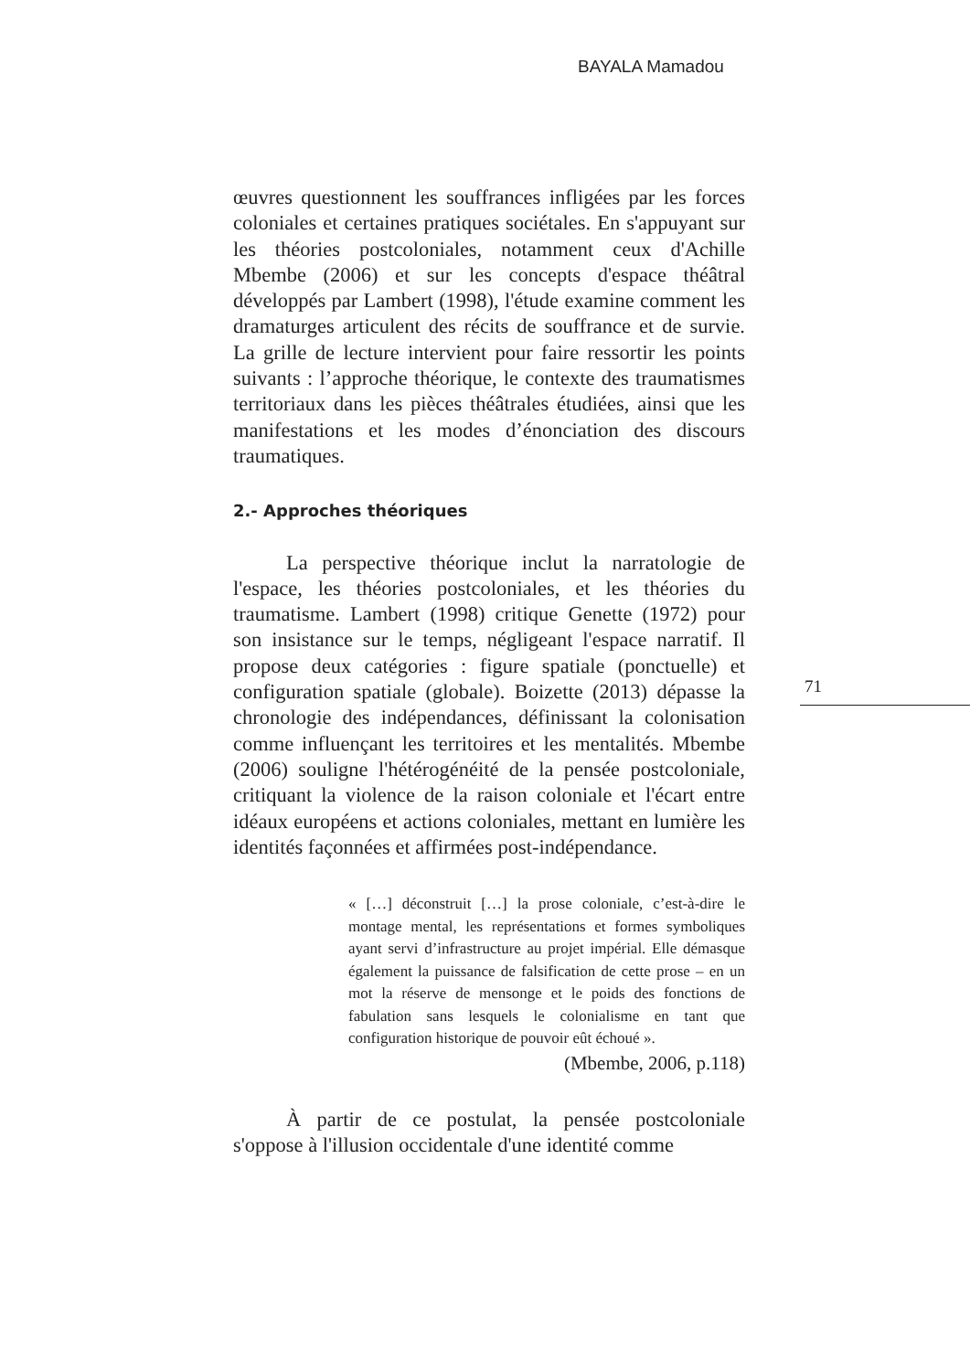BAYALA Mamadou
œuvres questionnent les souffrances infligées par les forces coloniales et certaines pratiques sociétales. En s'appuyant sur les théories postcoloniales, notamment ceux d'Achille Mbembe (2006) et sur les concepts d'espace théâtral développés par Lambert (1998), l'étude examine comment les dramaturges articulent des récits de souffrance et de survie. La grille de lecture intervient pour faire ressortir les points suivants : l’approche théorique, le contexte des traumatismes territoriaux dans les pièces théâtrales étudiées, ainsi que les manifestations et les modes d’énonciation des discours traumatiques.
2.- Approches théoriques
La perspective théorique inclut la narratologie de l'espace, les théories postcoloniales, et les théories du traumatisme. Lambert (1998) critique Genette (1972) pour son insistance sur le temps, négligeant l'espace narratif. Il propose deux catégories : figure spatiale (ponctuelle) et configuration spatiale (globale). Boizette (2013) dépasse la chronologie des indépendances, définissant la colonisation comme influençant les territoires et les mentalités. Mbembe (2006) souligne l'hétérogénéité de la pensée postcoloniale, critiquant la violence de la raison coloniale et l'écart entre idéaux européens et actions coloniales, mettant en lumière les identités façonnées et affirmées post-indépendance.
« […] déconstruit […] la prose coloniale, c’est-à-dire le montage mental, les représentations et formes symboliques ayant servi d’infrastructure au projet impérial. Elle démasque également la puissance de falsification de cette prose – en un mot la réserve de mensonge et le poids des fonctions de fabulation sans lesquels le colonialisme en tant que configuration historique de pouvoir eût échoué ».
(Mbembe, 2006, p.118)
À partir de ce postulat, la pensée postcoloniale s'oppose à l'illusion occidentale d'une identité comme
71